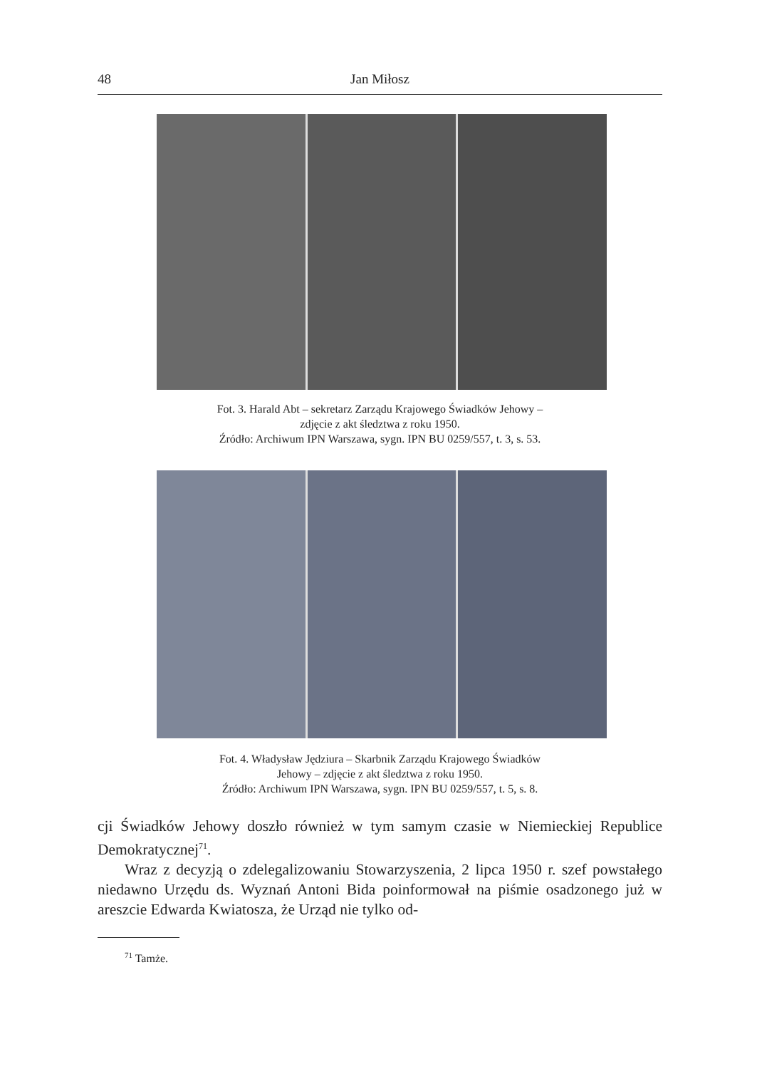48 Jan Miłosz
Fot. 3. Harald Abt – sekretarz Zarządu Krajowego Świadków Jehowy –
zdjęcie z akt śledztwa z roku 1950.
Źródło: Archiwum IPN Warszawa, sygn. IPN BU 0259/557, t. 3, s. 53.
Fot. 4. Władysław Jędziura – Skarbnik Zarządu Krajowego Świadków
Jehowy – zdjęcie z akt śledztwa z roku 1950.
Źródło: Archiwum IPN Warszawa, sygn. IPN BU 0259/557, t. 5, s. 8.
cji Świadków Jehowy doszło również w tym samym czasie w Niemieckiej Republice Demokratycznej<sup>71</sup>.
Wraz z decyzją o zdelegalizowaniu Stowarzyszenia, 2 lipca 1950 r. szef powstałego niedawno Urzędu ds. Wyznań Antoni Bida poinformował na piśmie osadzonego już w areszcie Edwarda Kwiatosza, że Urząd nie tylko od-
<sup>71</sup> Tamże.